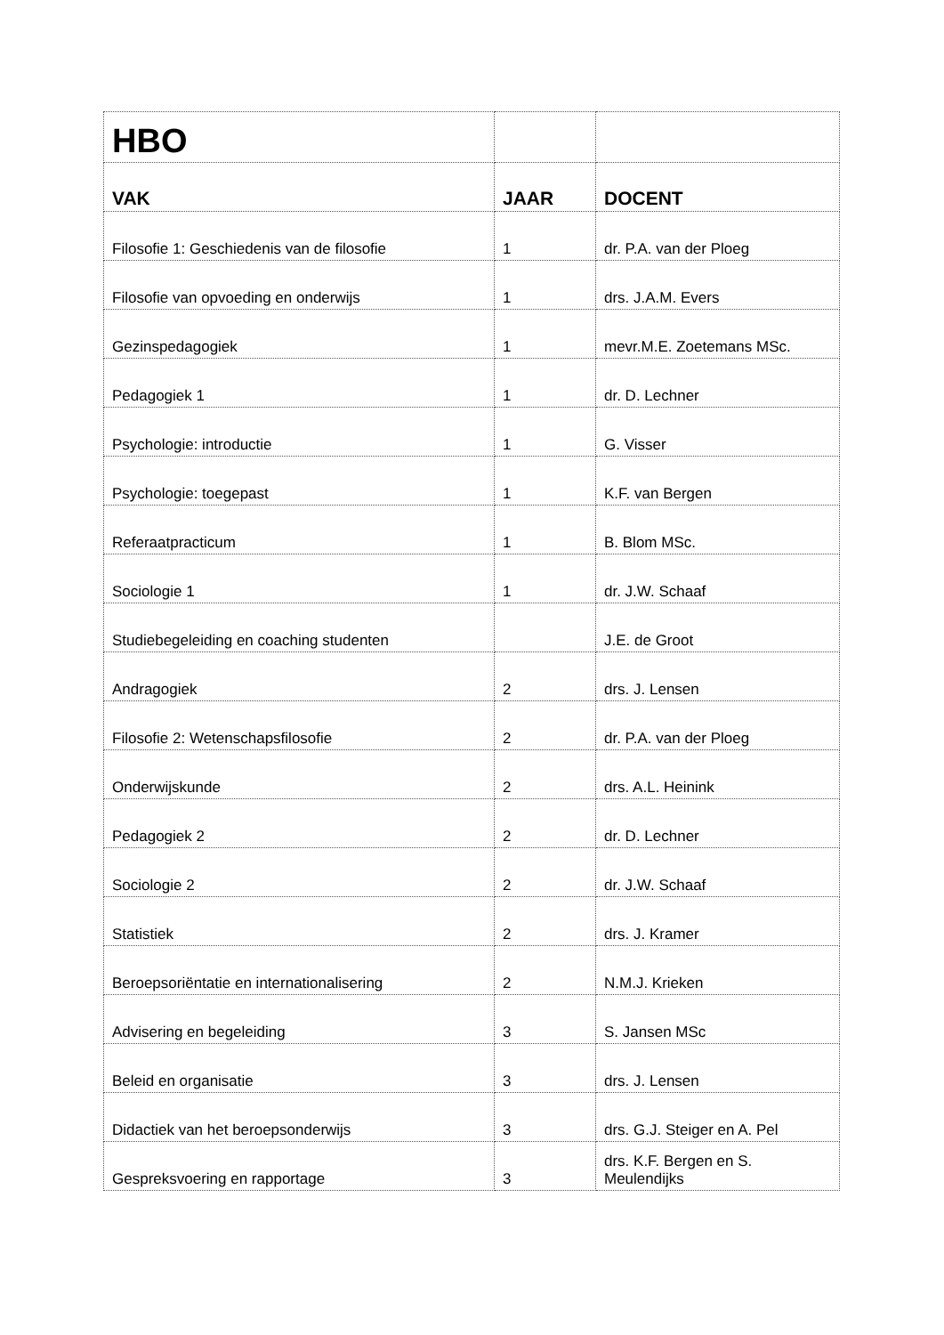| HBO | | |
| VAK | JAAR | DOCENT |
| Filosofie 1: Geschiedenis van de filosofie | 1 | dr. P.A. van der Ploeg |
| Filosofie van opvoeding en onderwijs | 1 | drs. J.A.M. Evers |
| Gezinspedagogiek | 1 | mevr.M.E. Zoetemans MSc. |
| Pedagogiek 1 | 1 | dr. D. Lechner |
| Psychologie: introductie | 1 | G. Visser |
| Psychologie: toegepast | 1 | K.F. van Bergen |
| Referaatpracticum | 1 | B. Blom MSc. |
| Sociologie 1 | 1 | dr. J.W. Schaaf |
| Studiebegeleiding en coaching studenten | | J.E. de Groot |
| Andragogiek | 2 | drs. J. Lensen |
| Filosofie 2: Wetenschapsfilosofie | 2 | dr. P.A. van der Ploeg |
| Onderwijskunde | 2 | drs. A.L. Heinink |
| Pedagogiek 2 | 2 | dr. D. Lechner |
| Sociologie 2 | 2 | dr. J.W. Schaaf |
| Statistiek | 2 | drs. J. Kramer |
| Beroepsoriëntatie en internationalisering | 2 | N.M.J. Krieken |
| Advisering en begeleiding | 3 | S. Jansen MSc |
| Beleid en organisatie | 3 | drs. J. Lensen |
| Didactiek van het beroepsonderwijs | 3 | drs. G.J. Steiger en A. Pel |
| Gespreksvoering en rapportage | 3 | drs. K.F. Bergen en S. Meulendijks |